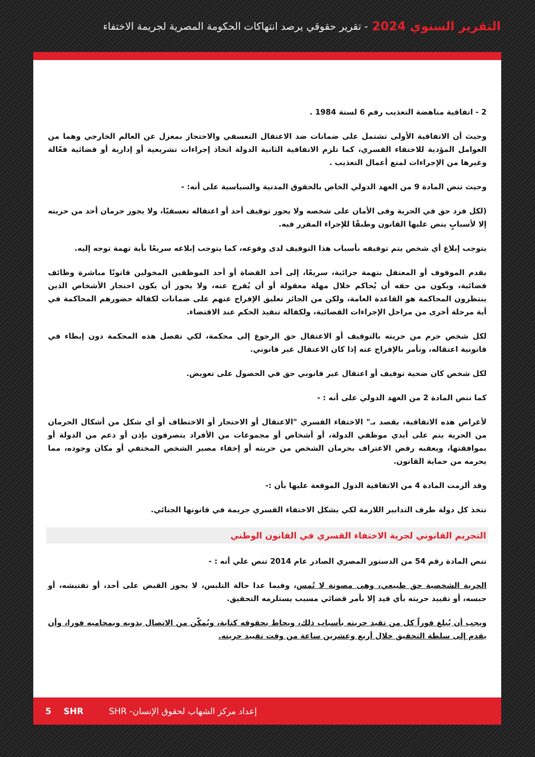التقرير السنوي 2024 - تقرير حقوقي يرصد انتهاكات الحكومة المصرية لجريمة الاختفاء
2 - اتفاقية مناهضة التعذيب رقم 6 لسنة 1984 .
وحيث أن الاتفاقية الأولى تشتمل على ضمانات ضد الاعتقال التعسفي والاحتجاز بمعزل عن العالم الخارجي وهما من العوامل المؤدية للاختفاء القسري، كما تلزم الاتفاقية الثانية الدولة اتخاذ إجراءات تشريعية أو إدارية أو قضائية فعّالة وغيرها من الإجراءات لمنع أعمال التعذيب .
وحيث تنص المادة 9 من العهد الدولي الخاص بالحقوق المدنية والسياسية على أنه: -
(لكل فرد حق في الحرية وفى الأمان على شخصه ولا يجوز توقيف أحد أو اعتقاله تعسفيًا، ولا يجوز حرمان أحد من حريته إلا لأسبابٍ ينص عليها القانون وطبقًا للإجراء المقرر فيه.
يتوجب إبلاغ أي شخص يتم توقيفه بأسباب هذا التوقيف لدى وقوعه، كما يتوجب إبلاغه سريعًا بأية تهمة توجه إليه.
يقدم الموقوف أو المعتقل بتهمة جزائية، سريعًا، إلى أحد القضاة أو أحد الموظفين المخولين قانونًا مباشرة وظائف قضائية، ويكون من حقه أن يُحاكم خلال مهلة معقولة أو أن يُفرج عنه، ولا يجوز أن يكون احتجاز الأشخاص الذين ينتظرون المحاكمة هو القاعدة العامة، ولكن من الجائز تعليق الإفراج عنهم على ضمانات لكفالة حضورهم المحاكمة في أية مرحلة أخرى من مراحل الإجراءات القضائية، ولكفالة تنفيذ الحكم عند الاقتضاء.
لكل شخص حرم من حريته بالتوقيف أو الاعتقال حق الرجوع إلى محكمة، لكي تفصل هذه المحكمة دون إبطاء في قانونية اعتقاله، وتأمر بالإفراج عنه إذا كان الاعتقال غير قانوني.
لكل شخص كان ضحية توقيف أو اعتقال غير قانوني حق في الحصول على تعويض.
كما تنص المادة 2 من العهد الدولي على أنه : -
لأغراض هذه الاتفاقية، يقصد بـ" الاختفاء القسري "الاعتقال أو الاحتجاز أو الاختطاف أو أي شكل من أشكال الحرمان من الحرية يتم على أيدي موظفي الدولة، أو أشخاص أو مجموعات من الأفراد يتصرفون بإذن أو دعم من الدولة أو بموافقتها، ويعقبه رفض الاعتراف بحرمان الشخص من حريته أو إخفاء مصير الشخص المختفي أو مكان وجوده، مما يحرمه من حماية القانون.
وقد ألزمت المادة 4 من الاتفاقية الدول الموقعة عليها بأن :-
تتخذ كل دولة طرف التدابير اللازمة لكي يشكل الاختفاء القسري جريمة في قانونها الجنائي.
التجريم القانوني لجرية الاختفاء القسري في القانون الوطني
تنص المادة رقم 54 من الدستور المصري الصادر عام 2014 تنص علي أنه : -
الحرية الشخصية حق طبيعي، وهى مصونة لا تُمس، وفيما عدا حالة التلبس، لا يجوز القبض على أحد، أو تفتيشه، أو حبسه، أو تقييد حريته بأي قيد إلا بأمر قضائي مسبب يستلزمه التحقيق.
ويجب أن يُبلغ فوراً كل من تقيد حريته بأسباب ذلك، ويحاط بحقوقه كتابة، ويُمكّن من الاتصال بذويه وبمحاميه فورا، وأن يقدم إلى سلطة التحقيق خلال أربع وعشرين ساعة من وقت تقييد حريته.
5 SHR إعداد مركز الشهاب لحقوق الإنسان- SHR